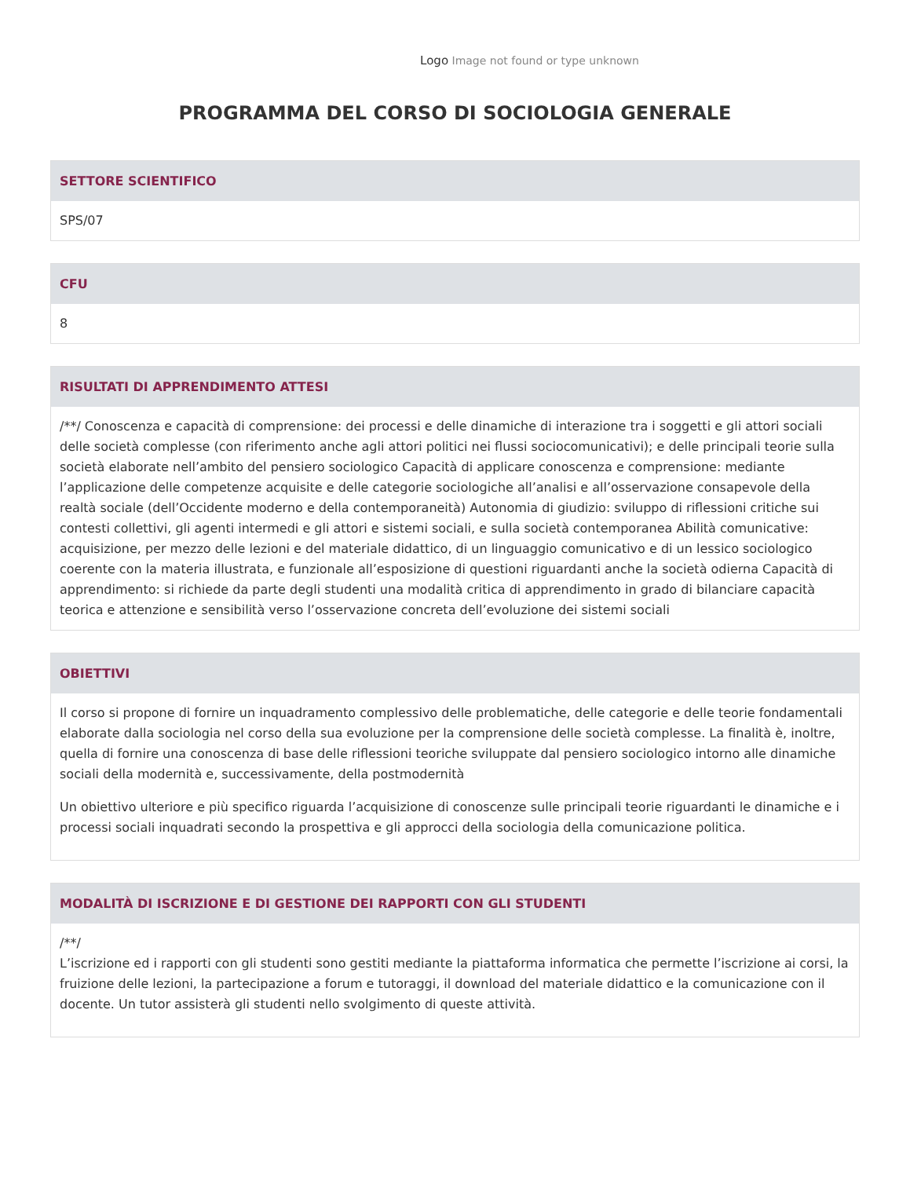Logo Image not found or type unknown
PROGRAMMA DEL CORSO DI SOCIOLOGIA GENERALE
SETTORE SCIENTIFICO
SPS/07
CFU
8
RISULTATI DI APPRENDIMENTO ATTESI
/**/ Conoscenza e capacità di comprensione: dei processi e delle dinamiche di interazione tra i soggetti e gli attori sociali delle società complesse (con riferimento anche agli attori politici nei flussi sociocomunicativi); e delle principali teorie sulla società elaborate nell’ambito del pensiero sociologico Capacità di applicare conoscenza e comprensione: mediante l’applicazione delle competenze acquisite e delle categorie sociologiche all’analisi e all’osservazione consapevole della realtà sociale (dell’Occidente moderno e della contemporaneità) Autonomia di giudizio: sviluppo di riflessioni critiche sui contesti collettivi, gli agenti intermedi e gli attori e sistemi sociali, e sulla società contemporanea Abilità comunicative: acquisizione, per mezzo delle lezioni e del materiale didattico, di un linguaggio comunicativo e di un lessico sociologico coerente con la materia illustrata, e funzionale all’esposizione di questioni riguardanti anche la società odierna Capacità di apprendimento: si richiede da parte degli studenti una modalità critica di apprendimento in grado di bilanciare capacità teorica e attenzione e sensibilità verso l’osservazione concreta dell’evoluzione dei sistemi sociali
OBIETTIVI
Il corso si propone di fornire un inquadramento complessivo delle problematiche, delle categorie e delle teorie fondamentali elaborate dalla sociologia nel corso della sua evoluzione per la comprensione delle società complesse. La finalità è, inoltre, quella di fornire una conoscenza di base delle riflessioni teoriche sviluppate dal pensiero sociologico intorno alle dinamiche sociali della modernità e, successivamente, della postmodernità
Un obiettivo ulteriore e più specifico riguarda l’acquisizione di conoscenze sulle principali teorie riguardanti le dinamiche e i processi sociali inquadrati secondo la prospettiva e gli approcci della sociologia della comunicazione politica.
MODALITÀ DI ISCRIZIONE E DI GESTIONE DEI RAPPORTI CON GLI STUDENTI
/**/
L’iscrizione ed i rapporti con gli studenti sono gestiti mediante la piattaforma informatica che permette l’iscrizione ai corsi, la fruizione delle lezioni, la partecipazione a forum e tutoraggi, il download del materiale didattico e la comunicazione con il docente. Un tutor assisterà gli studenti nello svolgimento di queste attività.